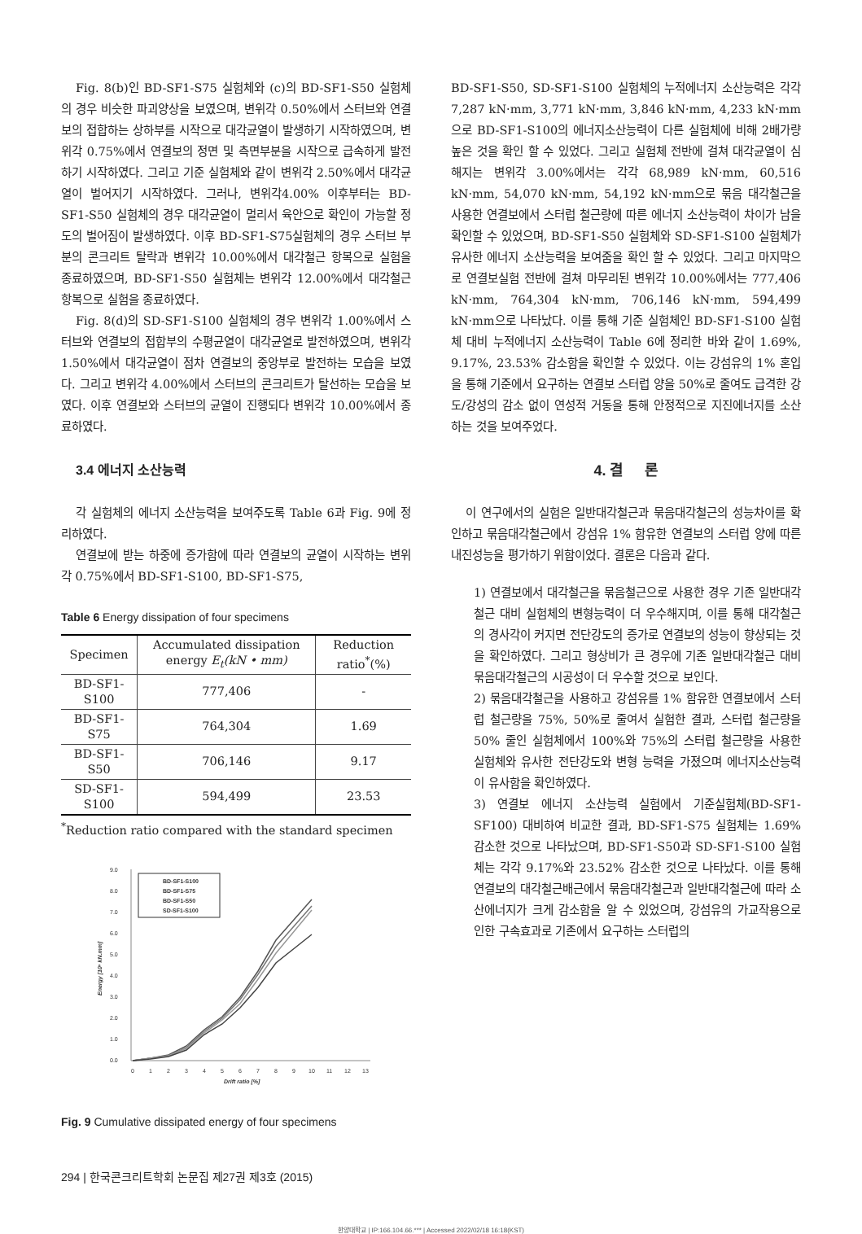Fig. 8(b)인 BD-SF1-S75 실험체와 (c)의 BD-SF1-S50 실험체의 경우 비슷한 파괴양상을 보였으며, 변위각 0.50%에서 스터브와 연결보의 접합하는 상하부를 시작으로 대각균열이 발생하기 시작하였으며, 변위각 0.75%에서 연결보의 정면 및 측면부분을 시작으로 급속하게 발전하기 시작하였다. 그리고 기준 실험체와 같이 변위각 2.50%에서 대각균열이 벌어지기 시작하였다. 그러나, 변위각4.00% 이후부터는 BD-SF1-S50 실험체의 경우 대각균열이 멀리서 육안으로 확인이 가능할 정도의 벌어짐이 발생하였다. 이후 BD-SF1-S75실험체의 경우 스터브 부분의 콘크리트 탈락과 변위각 10.00%에서 대각철근 항복으로 실험을 종료하였으며, BD-SF1-S50 실험체는 변위각 12.00%에서 대각철근 항복으로 실험을 종료하였다.
Fig. 8(d)의 SD-SF1-S100 실험체의 경우 변위각 1.00%에서 스터브와 연결보의 접합부의 수평균열이 대각균열로 발전하였으며, 변위각 1.50%에서 대각균열이 점차 연결보의 중앙부로 발전하는 모습을 보였다. 그리고 변위각 4.00%에서 스터브의 콘크리트가 탈선하는 모습을 보였다. 이후 연결보와 스터브의 균열이 진행되다 변위각 10.00%에서 종료하였다.
3.4 에너지 소산능력
각 실험체의 에너지 소산능력을 보여주도록 Table 6과 Fig. 9에 정리하였다.
연결보에 받는 하중에 증가함에 따라 연결보의 균열이 시작하는 변위각 0.75%에서 BD-SF1-S100, BD-SF1-S75,
Table 6 Energy dissipation of four specimens
| Specimen | Accumulated dissipation energy E<sub>t</sub>(kN • mm) | Reduction ratio<sup>*</sup>(%) |
| --- | --- | --- |
| BD-SF1-S100 | 777,406 | - |
| BD-SF1-S75 | 764,304 | 1.69 |
| BD-SF1-S50 | 706,146 | 9.17 |
| SD-SF1-S100 | 594,499 | 23.53 |
<sup>*</sup> Reduction ratio compared with the standard specimen
9.0
8.0
7.0
6.0
5.0
4.0
3.0
2.0
1.0
0.0
0
1
2
3
4
5
6
7
8
9
10
11
12
13
Drift ratio [%]
Energy [10⁵ kN.mm]
BD-SF1-S100
BD-SF1-S75
BD-SF1-S50
SD-SF1-S100
Fig. 9 Cumulative dissipated energy of four specimens
BD-SF1-S50, SD-SF1-S100 실험체의 누적에너지 소산능력은 각각 7,287 kN·mm, 3,771 kN·mm, 3,846 kN·mm, 4,233 kN·mm으로 BD-SF1-S100의 에너지소산능력이 다른 실험체에 비해 2배가량 높은 것을 확인 할 수 있었다. 그리고 실험체 전반에 걸쳐 대각균열이 심해지는 변위각 3.00%에서는 각각 68,989 kN·mm, 60,516 kN·mm, 54,070 kN·mm, 54,192 kN·mm으로 묶음 대각철근을 사용한 연결보에서 스터럽 철근량에 따른 에너지 소산능력이 차이가 남을 확인할 수 있었으며, BD-SF1-S50 실험체와 SD-SF1-S100 실험체가 유사한 에너지 소산능력을 보여줌을 확인 할 수 있었다. 그리고 마지막으로 연결보실험 전반에 걸쳐 마무리된 변위각 10.00%에서는 777,406 kN·mm, 764,304 kN·mm, 706,146 kN·mm, 594,499 kN·mm으로 나타났다. 이를 통해 기준 실험체인 BD-SF1-S100 실험체 대비 누적에너지 소산능력이 Table 6에 정리한 바와 같이 1.69%, 9.17%, 23.53% 감소함을 확인할 수 있었다. 이는 강섬유의 1% 혼입을 통해 기준에서 요구하는 연결보 스터럽 양을 50%로 줄여도 급격한 강도/강성의 감소 없이 연성적 거동을 통해 안정적으로 지진에너지를 소산하는 것을 보여주었다.
4. 결 론
이 연구에서의 실험은 일반대각철근과 묶음대각철근의 성능차이를 확인하고 묶음대각철근에서 강섬유 1% 함유한 연결보의 스터럽 양에 따른 내진성능을 평가하기 위함이었다. 결론은 다음과 같다.
1) 연결보에서 대각철근을 묶음철근으로 사용한 경우 기존 일반대각철근 대비 실험체의 변형능력이 더 우수해지며, 이를 통해 대각철근의 경사각이 커지면 전단강도의 증가로 연결보의 성능이 향상되는 것을 확인하였다. 그리고 형상비가 큰 경우에 기존 일반대각철근 대비 묶음대각철근의 시공성이 더 우수할 것으로 보인다.
2) 묶음대각철근을 사용하고 강섬유를 1% 함유한 연결보에서 스터럽 철근량을 75%, 50%로 줄여서 실험한 결과, 스터럽 철근량을 50% 줄인 실험체에서 100%와 75%의 스터럽 철근량을 사용한 실험체와 유사한 전단강도와 변형 능력을 가졌으며 에너지소산능력이 유사함을 확인하였다.
3) 연결보 에너지 소산능력 실험에서 기준실험체(BD-SF1-SF100) 대비하여 비교한 결과, BD-SF1-S75 실험체는 1.69% 감소한 것으로 나타났으며, BD-SF1-S50과 SD-SF1-S100 실험체는 각각 9.17%와 23.52% 감소한 것으로 나타났다. 이를 통해 연결보의 대각철근배근에서 묶음대각철근과 일반대각철근에 따라 소산에너지가 크게 감소함을 알 수 있었으며, 강섬유의 가교작용으로 인한 구속효과로 기존에서 요구하는 스터럽의
294 | 한국콘크리트학회 논문집 제27권 제3호 (2015)
한양대학교 | IP:166.104.66.*** | Accessed 2022/02/18 16:18(KST)